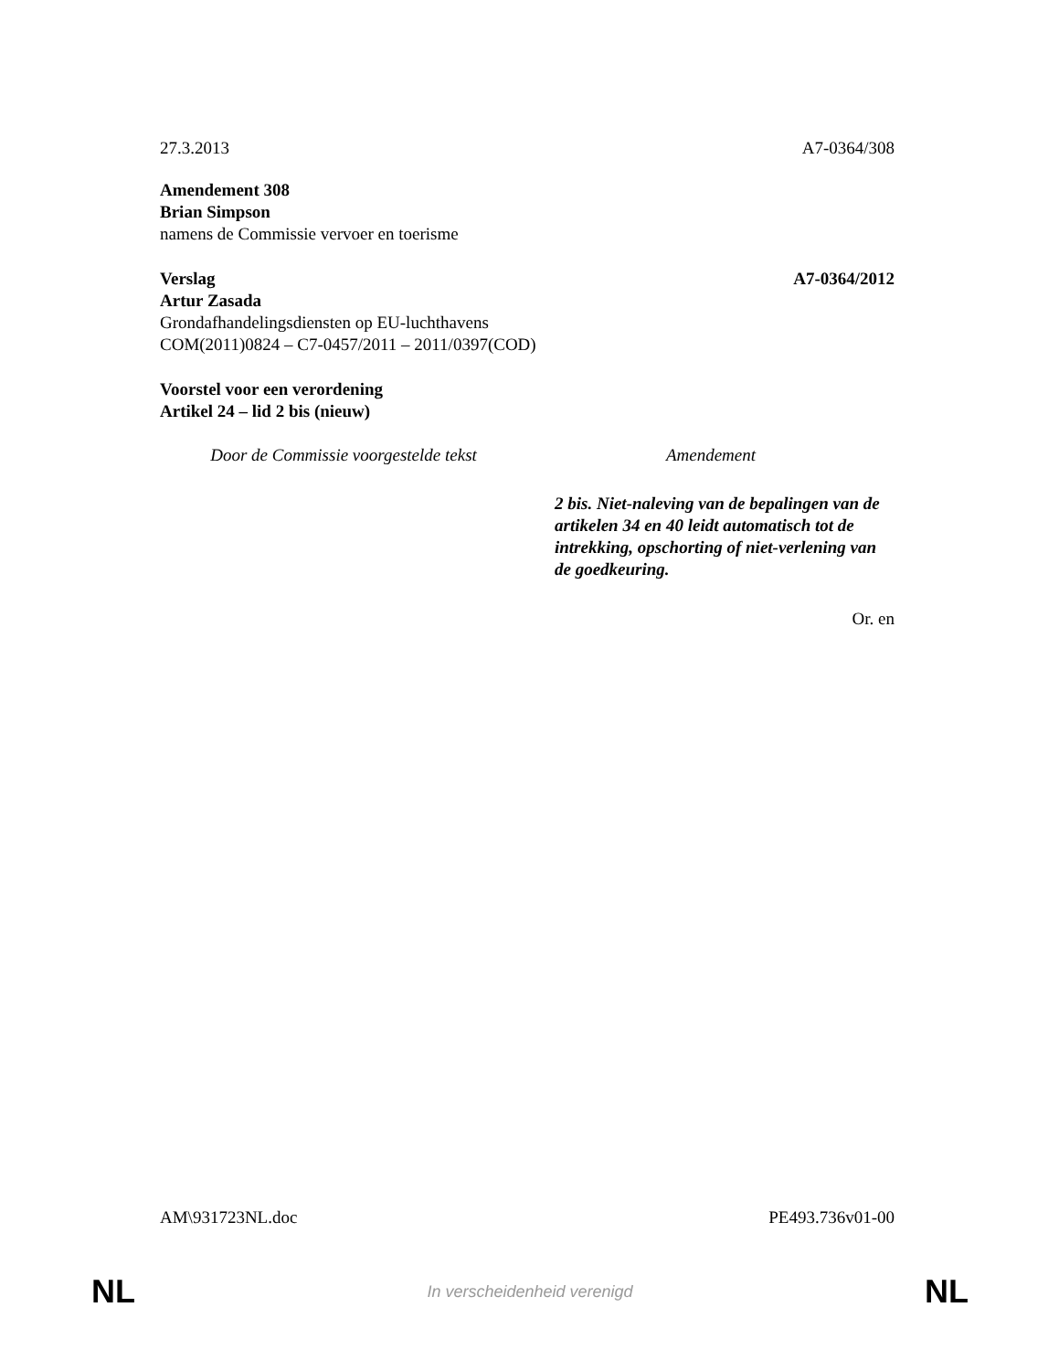27.3.2013 A7-0364/308
Amendement 308
Brian Simpson
namens de Commissie vervoer en toerisme
Verslag A7-0364/2012
Artur Zasada
Grondafhandelingsdiensten op EU-luchthavens
COM(2011)0824 – C7-0457/2011 – 2011/0397(COD)
Voorstel voor een verordening
Artikel 24 – lid 2 bis (nieuw)
| Door de Commissie voorgestelde tekst | Amendement |
| --- | --- |
| | 2 bis. Niet-naleving van de bepalingen van de artikelen 34 en 40 leidt automatisch tot de intrekking, opschorting of niet-verlening van de goedkeuring. |
Or. en
AM\931723NL.doc PE493.736v01-00
NL In verscheidenheid verenigd NL